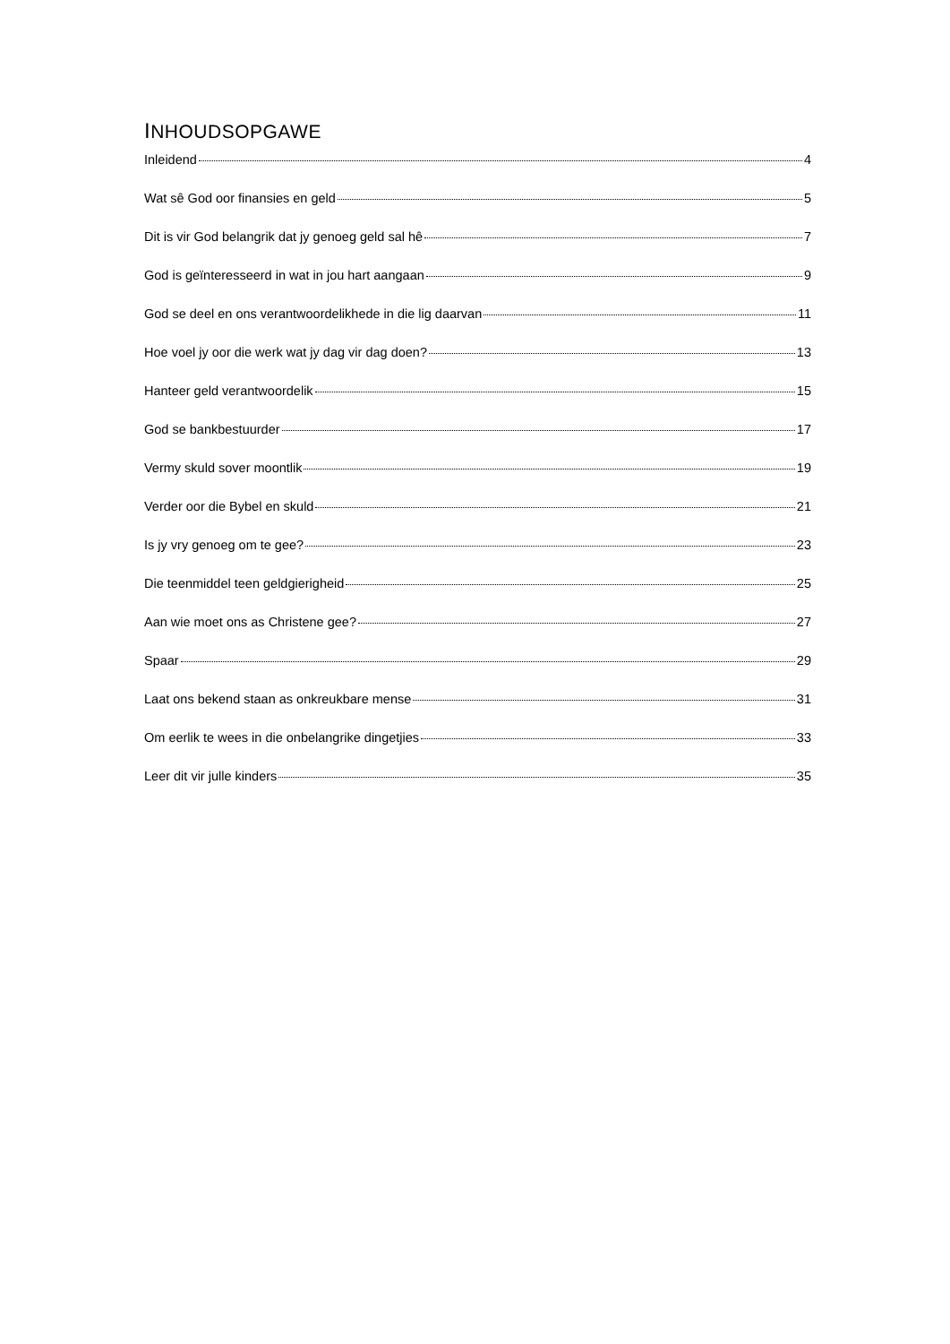INHOUDSOPGAWE
Inleidend 4
Wat sê God oor finansies en geld 5
Dit is vir God belangrik dat jy genoeg geld sal hê 7
God is geïnteresseerd in wat in jou hart aangaan 9
God se deel en ons verantwoordelikhede in die lig daarvan 11
Hoe voel jy oor die werk wat jy dag vir dag doen? 13
Hanteer geld verantwoordelik 15
God se bankbestuurder 17
Vermy skuld sover moontlik 19
Verder oor die Bybel en skuld 21
Is jy vry genoeg om te gee? 23
Die teenmiddel teen geldgierigheid 25
Aan wie moet ons as Christene gee? 27
Spaar 29
Laat ons bekend staan as onkreukbare mense 31
Om eerlik te wees in die onbelangrike dingetjies 33
Leer dit vir julle kinders 35